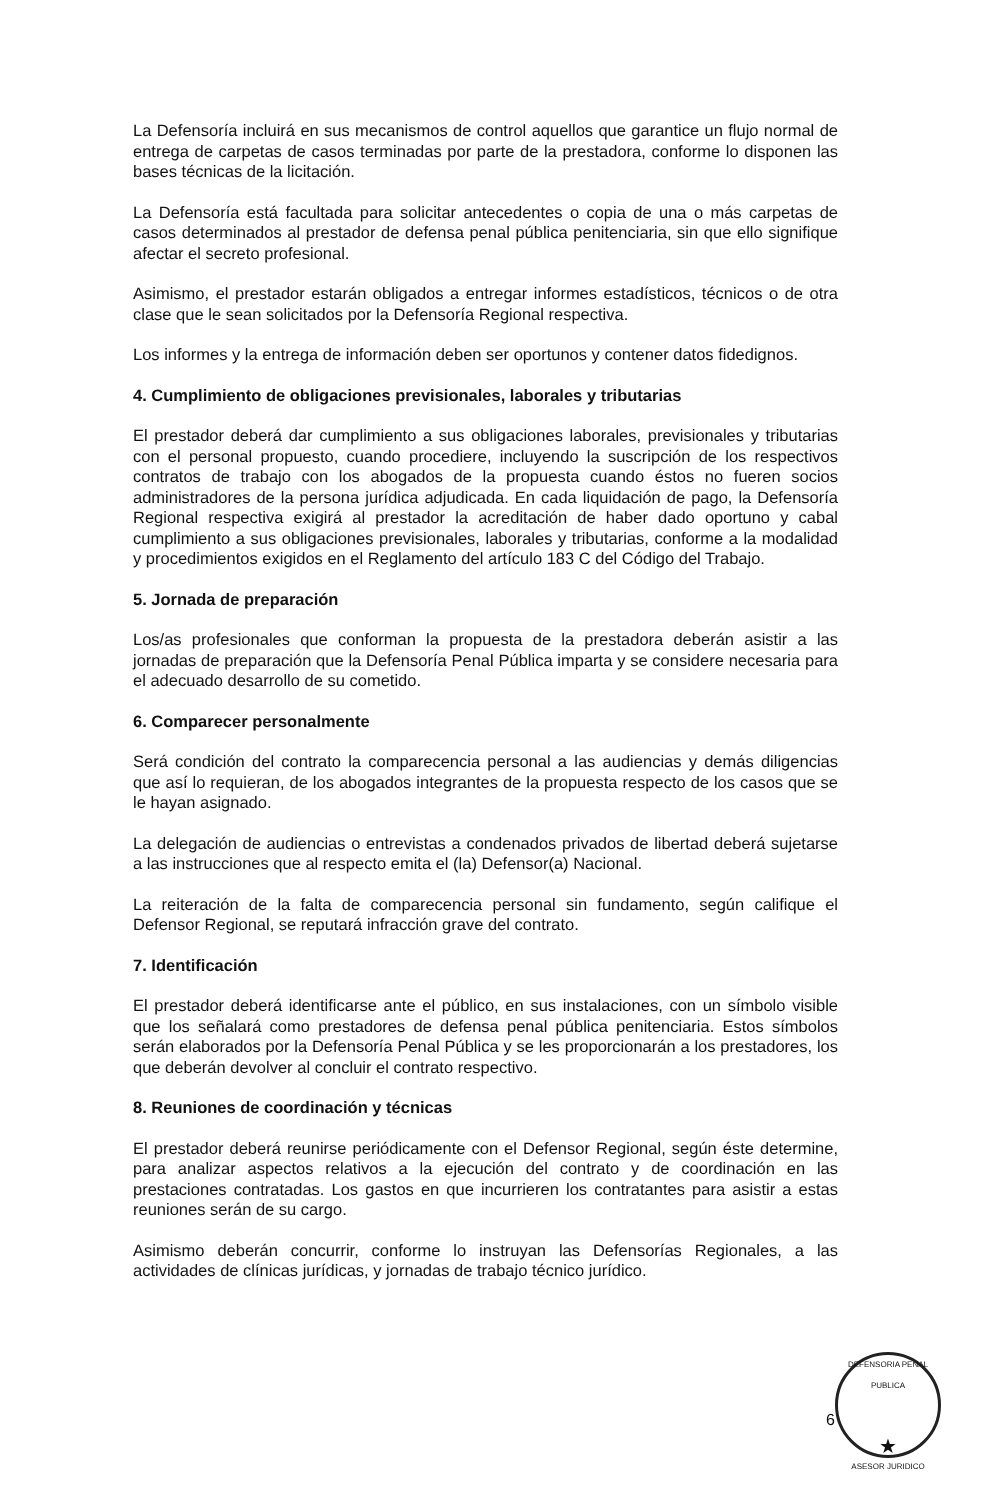La Defensoría incluirá en sus mecanismos de control aquellos que garantice un flujo normal de entrega de carpetas de casos terminadas por parte de la prestadora, conforme lo disponen las bases técnicas de la licitación.
La Defensoría está facultada para solicitar antecedentes o copia de una o más carpetas de casos determinados al prestador de defensa penal pública penitenciaria, sin que ello signifique afectar el secreto profesional.
Asimismo, el prestador estarán obligados a entregar informes estadísticos, técnicos o de otra clase que le sean solicitados por la Defensoría Regional respectiva.
Los informes y la entrega de información deben ser oportunos y contener datos fidedignos.
4. Cumplimiento de obligaciones previsionales, laborales y tributarias
El prestador deberá dar cumplimiento a sus obligaciones laborales, previsionales y tributarias con el personal propuesto, cuando procediere, incluyendo la suscripción de los respectivos contratos de trabajo con los abogados de la propuesta cuando éstos no fueren socios administradores de la persona jurídica adjudicada. En cada liquidación de pago, la Defensoría Regional respectiva exigirá al prestador la acreditación de haber dado oportuno y cabal cumplimiento a sus obligaciones previsionales, laborales y tributarias, conforme a la modalidad y procedimientos exigidos en el Reglamento del artículo 183 C del Código del Trabajo.
5. Jornada de preparación
Los/as profesionales que conforman la propuesta de la prestadora deberán asistir a las jornadas de preparación que la Defensoría Penal Pública imparta y se considere necesaria para el adecuado desarrollo de su cometido.
6. Comparecer personalmente
Será condición del contrato la comparecencia personal a las audiencias y demás diligencias que así lo requieran, de los abogados integrantes de la propuesta respecto de los casos que se le hayan asignado.
La delegación de audiencias o entrevistas a condenados privados de libertad deberá sujetarse a las instrucciones que al respecto emita el (la) Defensor(a) Nacional.
La reiteración de la falta de comparecencia personal sin fundamento, según califique el Defensor Regional, se reputará infracción grave del contrato.
7. Identificación
El prestador deberá identificarse ante el público, en sus instalaciones, con un símbolo visible que los señalará como prestadores de defensa penal pública penitenciaria. Estos símbolos serán elaborados por la Defensoría Penal Pública y se les proporcionarán a los prestadores, los que deberán devolver al concluir el contrato respectivo.
8. Reuniones de coordinación y técnicas
El prestador deberá reunirse periódicamente con el Defensor Regional, según éste determine, para analizar aspectos relativos a la ejecución del contrato y de coordinación en las prestaciones contratadas. Los gastos en que incurrieren los contratantes para asistir a estas reuniones serán de su cargo.
Asimismo deberán concurrir, conforme lo instruyan las Defensorías Regionales, a las actividades de clínicas jurídicas, y jornadas de trabajo técnico jurídico.
6
DEFENSORIA PENAL PUBLICA
★
ASESOR JURIDICO